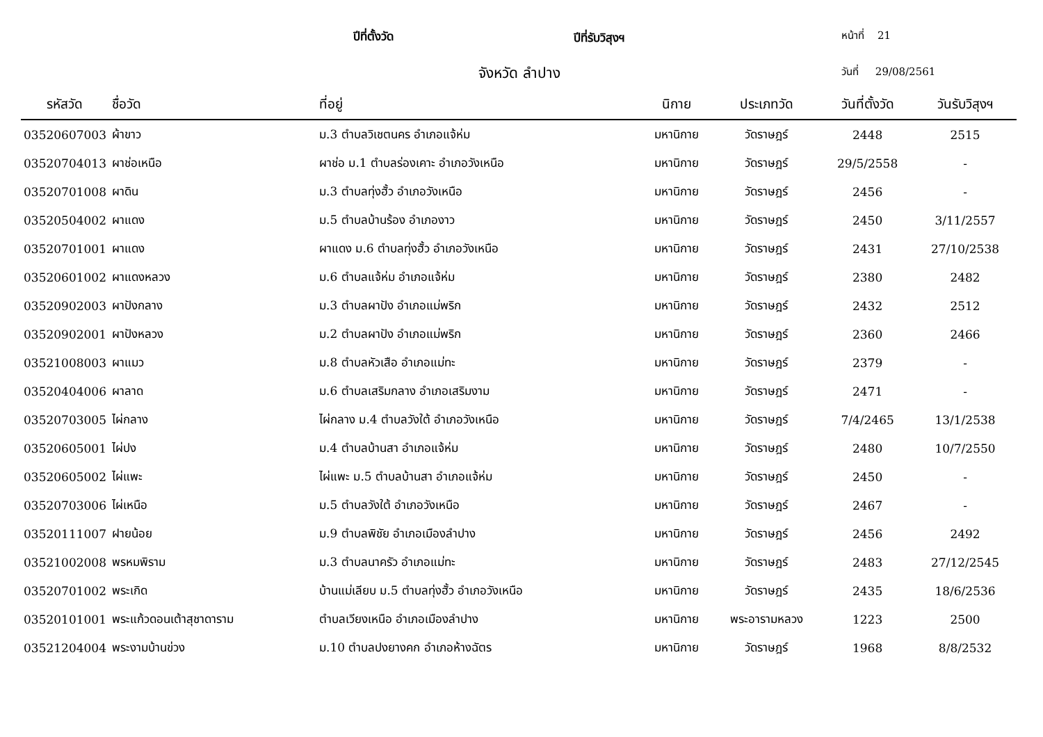ปีที่ตั้งวัด ปีที่รับวิสุงฯ หน้าที่ 21
จังหวัด ลำปาง วันที่ 29/08/2561
| รหัสวัด | ชื่อวัด | ที่อยู่ | นิกาย | ประเภทวัด | วันที่ตั้งวัด | วันรับวิสุงฯ |
| --- | --- | --- | --- | --- | --- | --- |
| 03520607003 | ผ้าขาว | ม.3 ตำบลวิเชตนคร อำเภอแจ้ห่ม | มหานิกาย | วัดราษฎร์ | 2448 | 2515 |
| 03520704013 | ผาช่อเหนือ | ผาช่อ ม.1 ตำบลร่องเคาะ อำเภอวังเหนือ | มหานิกาย | วัดราษฎร์ | 29/5/2558 | - |
| 03520701008 | ผาดิน | ม.3 ตำบลทุ่งฮั้ว อำเภอวังเหนือ | มหานิกาย | วัดราษฎร์ | 2456 | - |
| 03520504002 | ผาแดง | ม.5 ตำบลบ้านร้อง อำเภองาว | มหานิกาย | วัดราษฎร์ | 2450 | 3/11/2557 |
| 03520701001 | ผาแดง | ผาแดง ม.6 ตำบลทุ่งฮั้ว อำเภอวังเหนือ | มหานิกาย | วัดราษฎร์ | 2431 | 27/10/2538 |
| 03520601002 | ผาแดงหลวง | ม.6 ตำบลแจ้ห่ม อำเภอแจ้ห่ม | มหานิกาย | วัดราษฎร์ | 2380 | 2482 |
| 03520902003 | ผาปังกลาง | ม.3 ตำบลผาปัง อำเภอแม่พริก | มหานิกาย | วัดราษฎร์ | 2432 | 2512 |
| 03520902001 | ผาปังหลวง | ม.2 ตำบลผาปัง อำเภอแม่พริก | มหานิกาย | วัดราษฎร์ | 2360 | 2466 |
| 03521008003 | ผาแมว | ม.8 ตำบลหัวเสือ อำเภอแม่ทะ | มหานิกาย | วัดราษฎร์ | 2379 | - |
| 03520404006 | ผาลาด | ม.6 ตำบลเสริมกลาง อำเภอเสริมงาม | มหานิกาย | วัดราษฎร์ | 2471 | - |
| 03520703005 | ไผ่กลาง | ไผ่กลาง ม.4 ตำบลวังใต้ อำเภอวังเหนือ | มหานิกาย | วัดราษฎร์ | 7/4/2465 | 13/1/2538 |
| 03520605001 | ไผ่ปง | ม.4 ตำบลบ้านสา อำเภอแจ้ห่ม | มหานิกาย | วัดราษฎร์ | 2480 | 10/7/2550 |
| 03520605002 | ไผ่แพะ | ไผ่แพะ ม.5 ตำบลบ้านสา อำเภอแจ้ห่ม | มหานิกาย | วัดราษฎร์ | 2450 | - |
| 03520703006 | ไผ่เหนือ | ม.5 ตำบลวังใต้ อำเภอวังเหนือ | มหานิกาย | วัดราษฎร์ | 2467 | - |
| 03520111007 | ฝายน้อย | ม.9 ตำบลพิชัย อำเภอเมืองลำปาง | มหานิกาย | วัดราษฎร์ | 2456 | 2492 |
| 03521002008 | พรหมพิราม | ม.3 ตำบลนาครัว อำเภอแม่ทะ | มหานิกาย | วัดราษฎร์ | 2483 | 27/12/2545 |
| 03520701002 | พระเกิด | บ้านแม่เลียบ ม.5 ตำบลทุ่งฮั้ว อำเภอวังเหนือ | มหานิกาย | วัดราษฎร์ | 2435 | 18/6/2536 |
| 03520101001 | พระแก้วดอนเต้าสุชาดาราม | ตำบลเวียงเหนือ อำเภอเมืองลำปาง | มหานิกาย | พระอารามหลวง | 1223 | 2500 |
| 03521204004 | พระงามบ้านข่วง | ม.10 ตำบลปงยางคก อำเภอห้างฉัตร | มหานิกาย | วัดราษฎร์ | 1968 | 8/8/2532 |